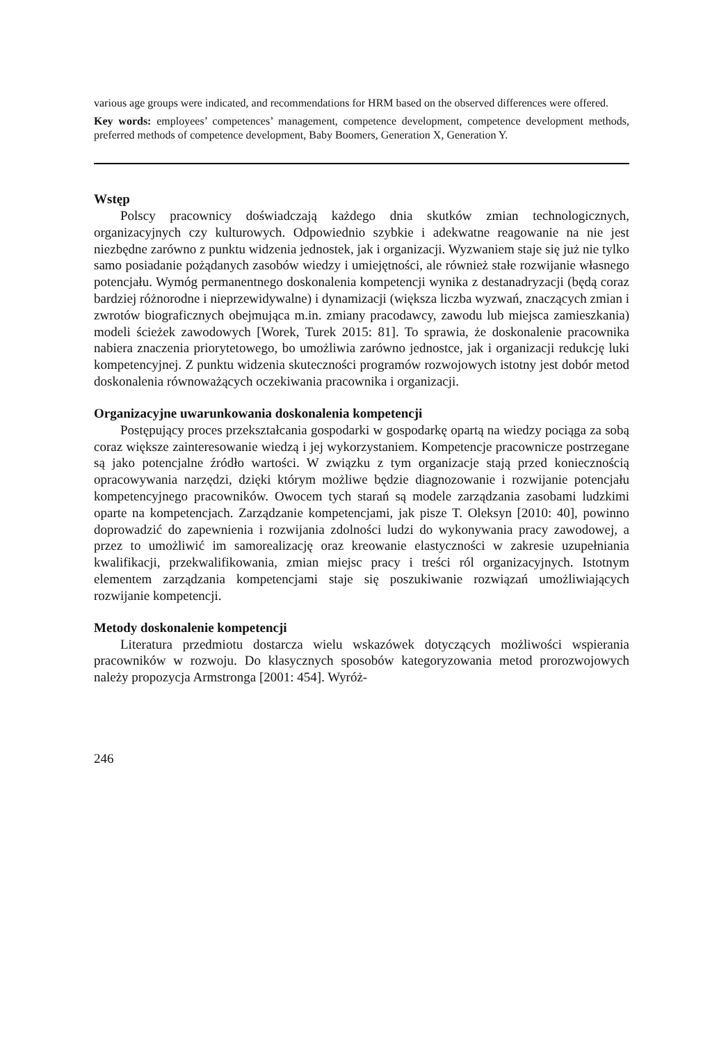various age groups were indicated, and recommendations for HRM based on the observed differences were offered.
Key words: employees’ competences’ management, competence development, competence development methods, preferred methods of competence development, Baby Boomers, Generation X, Generation Y.
Wstęp
Polscy pracownicy doświadczają każdego dnia skutków zmian technologicznych, organizacyjnych czy kulturowych. Odpowiednio szybkie i adekwatne reagowanie na nie jest niezbędne zarówno z punktu widzenia jednostek, jak i organizacji. Wyzwaniem staje się już nie tylko samo posiadanie pożądanych zasobów wiedzy i umiejętności, ale również stałe rozwijanie własnego potencjału. Wymóg permanentnego doskonalenia kompetencji wynika z destanadryzacji (będą coraz bardziej różnorodne i nieprzewidywalne) i dynamizacji (większa liczba wyzwań, znaczących zmian i zwrotów biograficznych obejmująca m.in. zmiany pracodawcy, zawodu lub miejsca zamieszkania) modeli ścieżek zawodowych [Worek, Turek 2015: 81]. To sprawia, że doskonalenie pracownika nabiera znaczenia priorytetowego, bo umożliwia zarówno jednostce, jak i organizacji redukcję luki kompetencyjnej. Z punktu widzenia skuteczności programów rozwojowych istotny jest dobór metod doskonalenia równoważących oczekiwania pracownika i organizacji.
Organizacyjne uwarunkowania doskonalenia kompetencji
Postępujący proces przekształcania gospodarki w gospodarkę opartą na wiedzy pociąga za sobą coraz większe zainteresowanie wiedzą i jej wykorzystaniem. Kompetencje pracownicze postrzegane są jako potencjalne źródło wartości. W związku z tym organizacje stają przed koniecznością opracowywania narzędzi, dzięki którym możliwe będzie diagnozowanie i rozwijanie potencjału kompetencyjnego pracowników. Owocem tych starań są modele zarządzania zasobami ludzkimi oparte na kompetencjach. Zarządzanie kompetencjami, jak pisze T. Oleksyn [2010: 40], powinno doprowadzić do zapewnienia i rozwijania zdolności ludzi do wykonywania pracy zawodowej, a przez to umożliwić im samorealizację oraz kreowanie elastyczności w zakresie uzupełniania kwalifikacji, przekwalifikowania, zmian miejsc pracy i treści ról organizacyjnych. Istotnym elementem zarządzania kompetencjami staje się poszukiwanie rozwiązań umożliwiających rozwijanie kompetencji.
Metody doskonalenie kompetencji
Literatura przedmiotu dostarcza wielu wskazówek dotyczących możliwości wspierania pracowników w rozwoju. Do klasycznych sposobów kategoryzowania metod prorozwojowych należy propozycja Armstronga [2001: 454]. Wyróż-
246